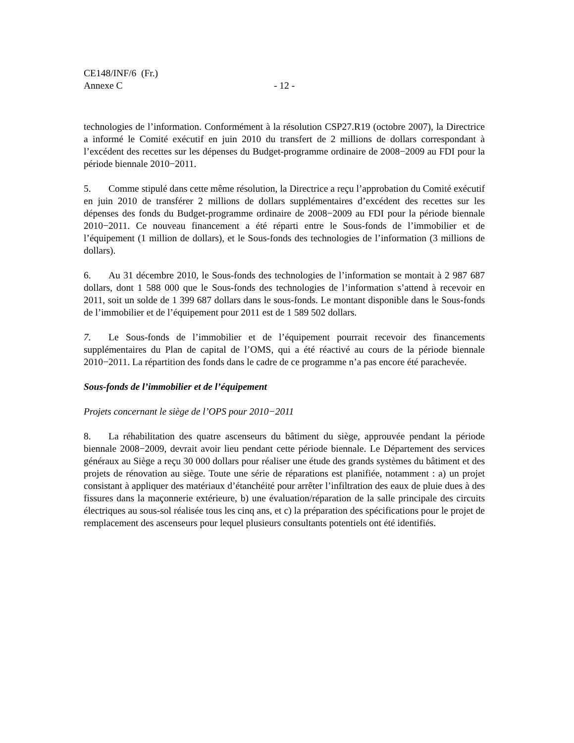CE148/INF/6 (Fr.)
Annexe C - 12 -
technologies de l’information. Conformément à la résolution CSP27.R19 (octobre 2007), la Directrice a informé le Comité exécutif en juin 2010 du transfert de 2 millions de dollars correspondant à l’excédent des recettes sur les dépenses du Budget-programme ordinaire de 2008−2009 au FDI pour la période biennale 2010−2011.
5. Comme stipulé dans cette même résolution, la Directrice a reçu l’approbation du Comité exécutif en juin 2010 de transférer 2 millions de dollars supplémentaires d’excédent des recettes sur les dépenses des fonds du Budget-programme ordinaire de 2008−2009 au FDI pour la période biennale 2010−2011. Ce nouveau financement a été réparti entre le Sous-fonds de l’immobilier et de l’équipement (1 million de dollars), et le Sous-fonds des technologies de l’information (3 millions de dollars).
6. Au 31 décembre 2010, le Sous-fonds des technologies de l’information se montait à 2 987 687 dollars, dont 1 588 000 que le Sous-fonds des technologies de l’information s’attend à recevoir en 2011, soit un solde de 1 399 687 dollars dans le sous-fonds. Le montant disponible dans le Sous-fonds de l’immobilier et de l’équipement pour 2011 est de 1 589 502 dollars.
7. Le Sous-fonds de l’immobilier et de l’équipement pourrait recevoir des financements supplémentaires du Plan de capital de l’OMS, qui a été réactivé au cours de la période biennale 2010−2011. La répartition des fonds dans le cadre de ce programme n’a pas encore été parachevée.
Sous-fonds de l’immobilier et de l’équipement
Projets concernant le siège de l’OPS pour 2010−2011
8. La réhabilitation des quatre ascenseurs du bâtiment du siège, approuvée pendant la période biennale 2008−2009, devrait avoir lieu pendant cette période biennale. Le Département des services généraux au Siège a reçu 30 000 dollars pour réaliser une étude des grands systèmes du bâtiment et des projets de rénovation au siège. Toute une série de réparations est planifiée, notamment : a) un projet consistant à appliquer des matériaux d’étanchéité pour arrêter l’infiltration des eaux de pluie dues à des fissures dans la maçonnerie extérieure, b) une évaluation/réparation de la salle principale des circuits électriques au sous-sol réalisée tous les cinq ans, et c) la préparation des spécifications pour le projet de remplacement des ascenseurs pour lequel plusieurs consultants potentiels ont été identifiés.